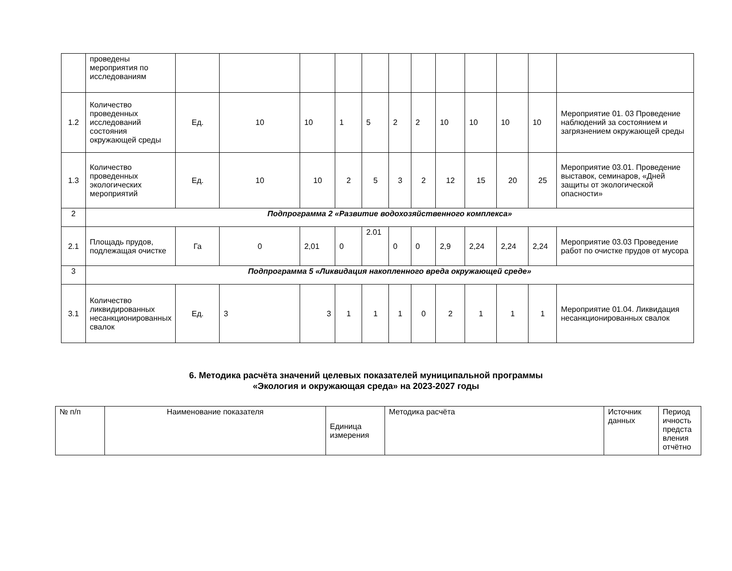| | проведены мероприятия по исследованиям | | | | | | | | | | | | |
| 1.2 | Количество проведенных исследований состояния окружающей среды | Ед. | 10 | 10 | 1 | 5 | 2 | 2 | 10 | 10 | 10 | 10 | Мероприятие 01. 03 Проведение наблюдений за состоянием и загрязнением окружающей среды |
| 1.3 | Количество проведенных экологических мероприятий | Ед. | 10 | 10 | 2 | 5 | 3 | 2 | 12 | 15 | 20 | 25 | Мероприятие 03.01. Проведение выставок, семинаров, «Дней защиты от экологической опасности» |
| 2 | Подпрограмма 2 «Развитие водохозяйственного комплекса» | | | | | | | | | | | | |
| 2.1 | Площадь прудов, подлежащая очистке | Га | 0 | 2,01 | 0 | 2.01 | 0 | 0 | 2,9 | 2,24 | 2,24 | 2,24 | Мероприятие 03.03 Проведение работ по очистке прудов от мусора |
| 3 | Подпрограмма 5 «Ликвидация накопленного вреда окружающей среде» | | | | | | | | | | | | |
| 3.1 | Количество ликвидированных несанкционированных свалок | Ед. | 3 | 3 | 1 | 1 | 1 | 0 | 2 | 1 | 1 | 1 | Мероприятие 01.04. Ликвидация несанкционированных свалок |
6. Методика расчёта значений целевых показателей муниципальной программы
«Экология и окружающая среда» на 2023-2027 годы
| № п/п | Наименование показателя | Единица измерения | Методика расчёта | Источник данных | Период ичность предста вления отчётно |